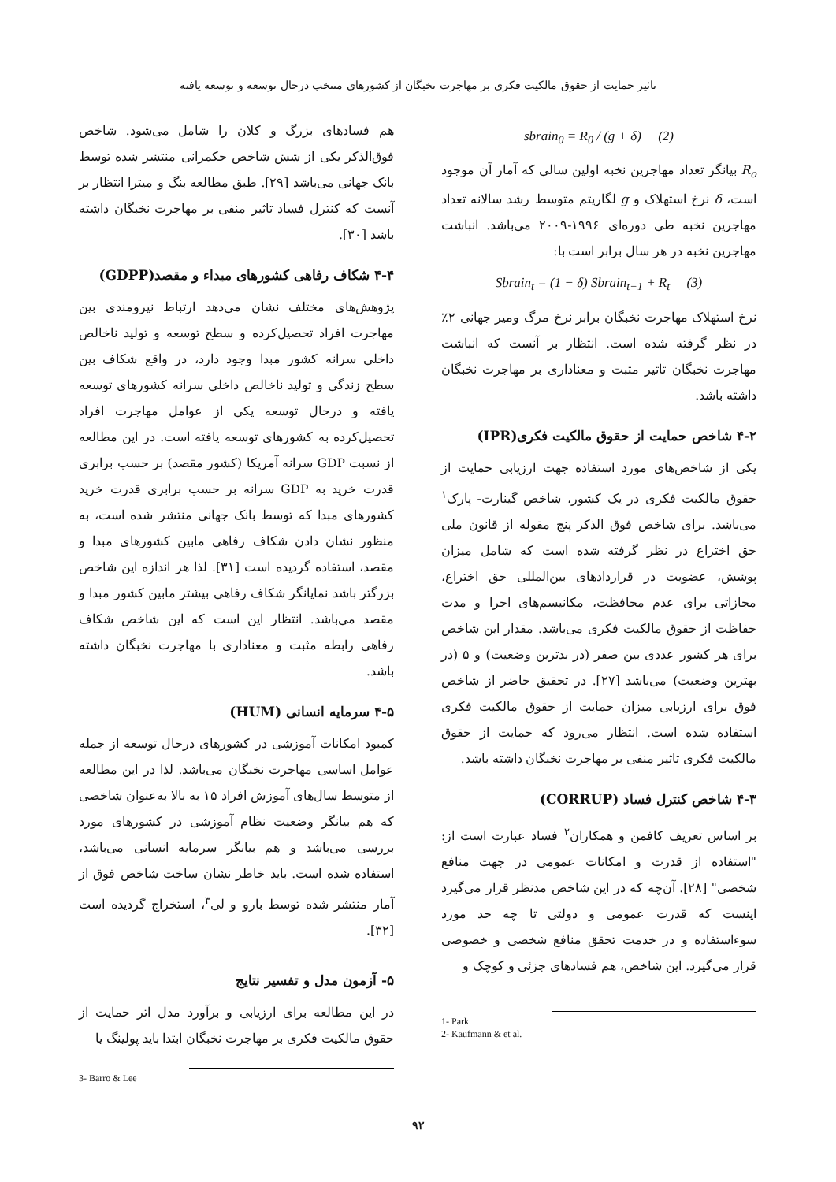تاثیر حمایت از حقوق مالکیت فکری بر مهاجرت نخبگان از کشورهای منتخب درحال توسعه و توسعه یافته
sbrain<sub>0</sub> = R<sub>0</sub> / (g + δ) (2)
R<sub>o</sub> بیانگر تعداد مهاجرین نخبه اولین سالی که آمار آن موجود است، δ نرخ استهلاک و g لگاریتم متوسط رشد سالانه تعداد مهاجرین نخبه طی دوره‌ای ۱۹۹۶-۲۰۰۹ می‌باشد. انباشت مهاجرین نخبه در هر سال برابر است با:
Sbrain<sub>t</sub> = (1 − δ) Sbrain<sub>t−1</sub> + R<sub>t</sub> (3)
نرخ استهلاک مهاجرت نخبگان برابر نرخ مرگ ومیر جهانی ۲٪ در نظر گرفته شده است. انتظار بر آنست که انباشت مهاجرت نخبگان تاثیر مثبت و معناداری بر مهاجرت نخبگان داشته باشد.
۴-۲ شاخص حمایت از حقوق مالکیت فکری(IPR)
یکی از شاخص‌های مورد استفاده جهت ارزیابی حمایت از حقوق مالکیت فکری در یک کشور، شاخص گینارت- پارک<sup>۱</sup> می‌باشد. برای شاخص فوق الذکر پنج مقوله از قانون ملی حق اختراع در نظر گرفته شده است که شامل میزان پوشش، عضویت در قراردادهای بین‌المللی حق اختراع، مجازاتی برای عدم محافظت، مکانیسم‌های اجرا و مدت حفاظت از حقوق مالکیت فکری می‌باشد. مقدار این شاخص برای هر کشور عددی بین صفر (در بدترین وضعیت) و ۵ (در بهترین وضعیت) می‌باشد [۲۷]. در تحقیق حاضر از شاخص فوق برای ارزیابی میزان حمایت از حقوق مالکیت فکری استفاده شده است. انتظار می‌رود که حمایت از حقوق مالکیت فکری تاثیر منفی بر مهاجرت نخبگان داشته باشد.
۴-۳ شاخص کنترل فساد (CORRUP)
بر اساس تعریف کافمن و همکاران<sup>۲</sup> فساد عبارت است از: "استفاده از قدرت و امکانات عمومی در جهت منافع شخصی" [۲۸]. آن‌چه که در این شاخص مدنظر قرار می‌گیرد اینست که قدرت عمومی و دولتی تا چه حد مورد سوءاستفاده و در خدمت تحقق منافع شخصی و خصوصی قرار می‌گیرد. این شاخص، هم فسادهای جزئی و کوچک و
1- Park
2- Kaufmann & et al.
هم فسادهای بزرگ و کلان را شامل می‌شود. شاخص فوق‌الذکر یکی از شش شاخص حکمرانی منتشر شده توسط بانک جهانی می‌باشد [۲۹]. طبق مطالعه بنگ و میترا انتظار بر آنست که کنترل فساد تاثیر منفی بر مهاجرت نخبگان داشته باشد [۳۰].
۴-۴ شکاف رفاهی کشورهای مبداء و مقصد(GDPP)
پژوهش‌های مختلف نشان می‌دهد ارتباط نیرومندی بین مهاجرت افراد تحصیل‌کرده و سطح توسعه و تولید ناخالص داخلی سرانه کشور مبدا وجود دارد، در واقع شکاف بین سطح زندگی و تولید ناخالص داخلی سرانه کشورهای توسعه یافته و درحال توسعه یکی از عوامل مهاجرت افراد تحصیل‌کرده به کشورهای توسعه یافته است. در این مطالعه از نسبت GDP سرانه آمریکا (کشور مقصد) بر حسب برابری قدرت خرید به GDP سرانه بر حسب برابری قدرت خرید کشورهای مبدا که توسط بانک جهانی منتشر شده است، به منظور نشان دادن شکاف رفاهی مابین کشورهای مبدا و مقصد، استفاده گردیده است [۳۱]. لذا هر اندازه این شاخص بزرگتر باشد نمایانگر شکاف رفاهی بیشتر مابین کشور مبدا و مقصد می‌باشد. انتظار این است که این شاخص شکاف رفاهی رابطه مثبت و معناداری با مهاجرت نخبگان داشته باشد.
۴-۵ سرمایه انسانی (HUM)
کمبود امکانات آموزشی در کشورهای درحال توسعه از جمله عوامل اساسی مهاجرت نخبگان می‌باشد. لذا در این مطالعه از متوسط سال‌های آموزش افراد ۱۵ به بالا به‌عنوان شاخصی که هم بیانگر وضعیت نظام آموزشی در کشورهای مورد بررسی می‌باشد و هم بیانگر سرمایه انسانی می‌باشد، استفاده شده است. باید خاطر نشان ساخت شاخص فوق از آمار منتشر شده توسط بارو و لی<sup>۳</sup>، استخراج گردیده است [۳۲].
۵- آزمون مدل و تفسیر نتایج
در این مطالعه برای ارزیابی و برآورد مدل اثر حمایت از حقوق مالکیت فکری بر مهاجرت نخبگان ابتدا باید پولینگ یا
3- Barro & Lee
۹۲